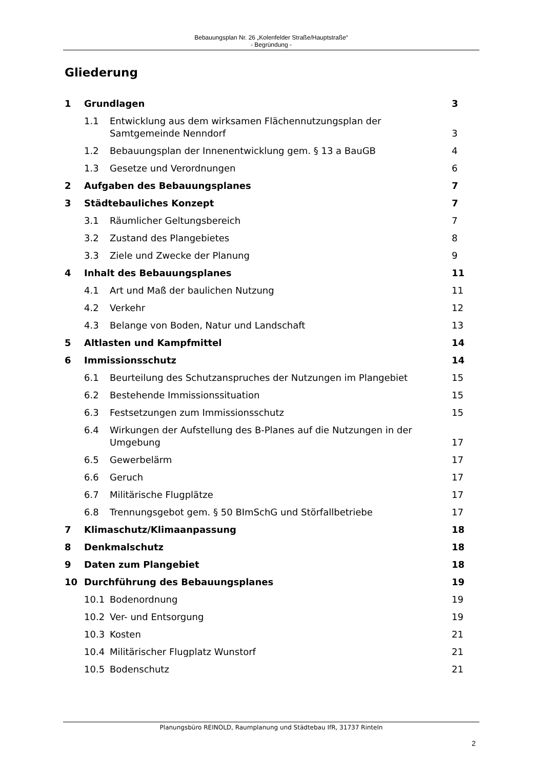Bebauungsplan Nr. 26 „Kolenfelder Straße/Hauptstraße“
- Begründung -
Gliederung
1 Grundlagen 3
1.1 Entwicklung aus dem wirksamen Flächennutzungsplan der Samtgemeinde Nenndorf 3
1.2 Bebauungsplan der Innenentwicklung gem. § 13 a BauGB 4
1.3 Gesetze und Verordnungen 6
2 Aufgaben des Bebauungsplanes 7
3 Städtebauliches Konzept 7
3.1 Räumlicher Geltungsbereich 7
3.2 Zustand des Plangebietes 8
3.3 Ziele und Zwecke der Planung 9
4 Inhalt des Bebauungsplanes 11
4.1 Art und Maß der baulichen Nutzung 11
4.2 Verkehr 12
4.3 Belange von Boden, Natur und Landschaft 13
5 Altlasten und Kampfmittel 14
6 Immissionsschutz 14
6.1 Beurteilung des Schutzanspruches der Nutzungen im Plangebiet 15
6.2 Bestehende Immissionssituation 15
6.3 Festsetzungen zum Immissionsschutz 15
6.4 Wirkungen der Aufstellung des B-Planes auf die Nutzungen in der Umgebung 17
6.5 Gewerbelärm 17
6.6 Geruch 17
6.7 Militärische Flugplätze 17
6.8 Trennungsgebot gem. § 50 BImSchG und Störfallbetriebe 17
7 Klimaschutz/Klimaanpassung 18
8 Denkmalschutz 18
9 Daten zum Plangebiet 18
10 Durchführung des Bebauungsplanes 19
10.1 Bodenordnung 19
10.2 Ver- und Entsorgung 19
10.3 Kosten 21
10.4 Militärischer Flugplatz Wunstorf 21
10.5 Bodenschutz 21
Planungsbüro REINOLD, Raumplanung und Städtebau IfR, 31737 Rinteln
2